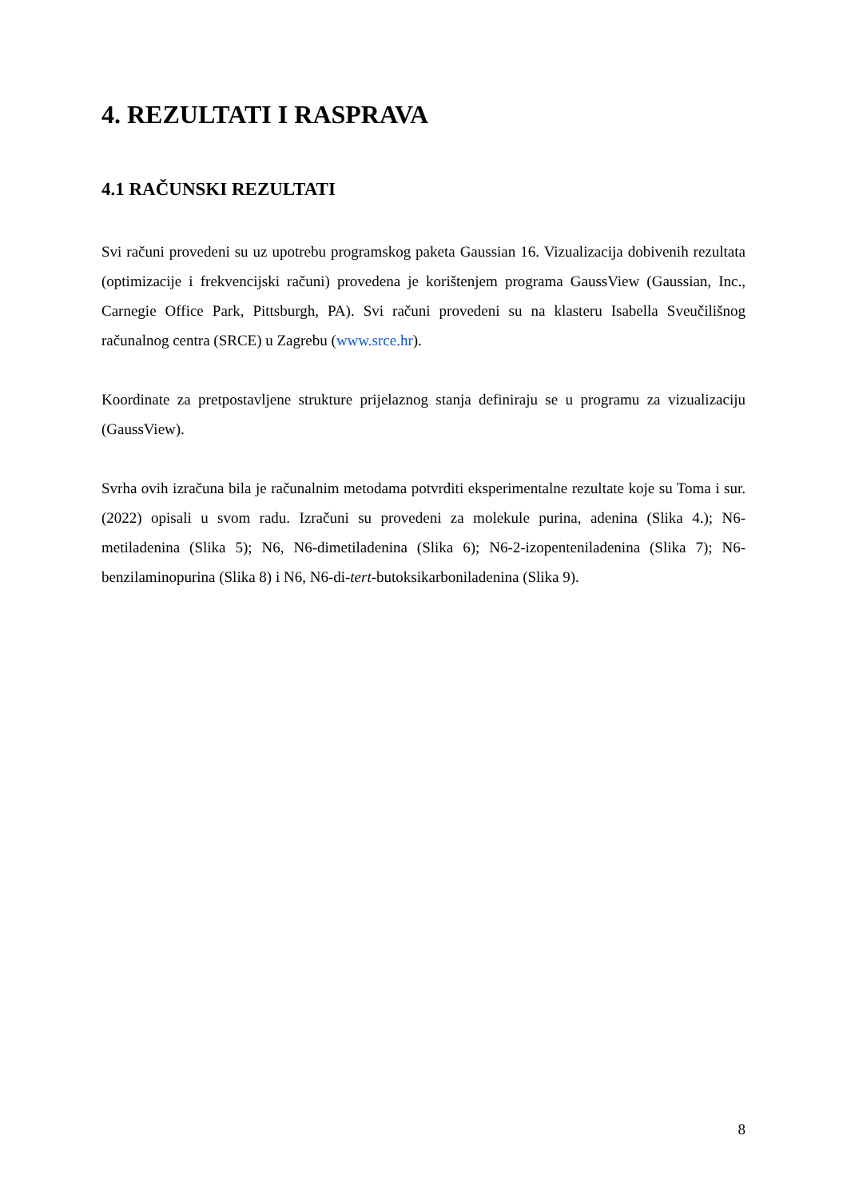4. REZULTATI I RASPRAVA
4.1 RAČUNSKI REZULTATI
Svi računi provedeni su uz upotrebu programskog paketa Gaussian 16. Vizualizacija dobivenih rezultata (optimizacije i frekvencijski računi) provedena je korištenjem programa GaussView (Gaussian, Inc., Carnegie Office Park, Pittsburgh, PA). Svi računi provedeni su na klasteru Isabella Sveučilišnog računalnog centra (SRCE) u Zagrebu (www.srce.hr).
Koordinate za pretpostavljene strukture prijelaznog stanja definiraju se u programu za vizualizaciju (GaussView).
Svrha ovih izračuna bila je računalnim metodama potvrditi eksperimentalne rezultate koje su Toma i sur. (2022) opisali u svom radu. Izračuni su provedeni za molekule purina, adenina (Slika 4.); N6-metiladenina (Slika 5); N6, N6-dimetiladenina (Slika 6); N6-2-izopenteniladenina (Slika 7); N6-benzilaminopurina (Slika 8) i N6, N6-di-tert-butoksikarboniladenina (Slika 9).
8